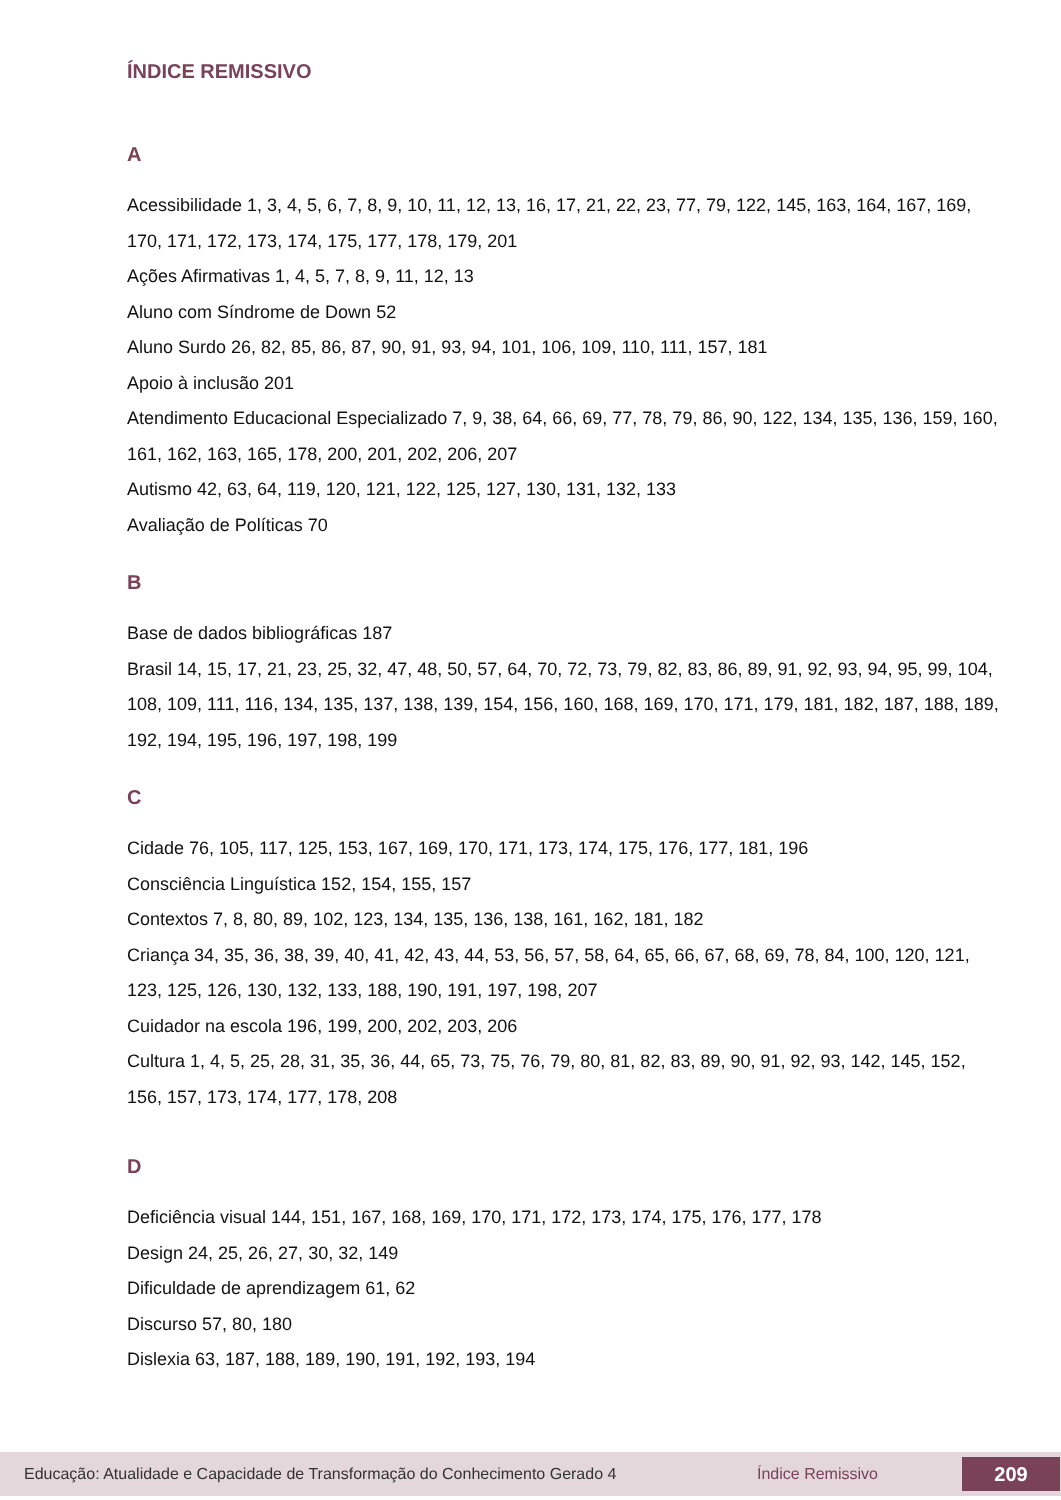ÍNDICE REMISSIVO
A
Acessibilidade 1, 3, 4, 5, 6, 7, 8, 9, 10, 11, 12, 13, 16, 17, 21, 22, 23, 77, 79, 122, 145, 163, 164, 167, 169, 170, 171, 172, 173, 174, 175, 177, 178, 179, 201
Ações Afirmativas 1, 4, 5, 7, 8, 9, 11, 12, 13
Aluno com Síndrome de Down 52
Aluno Surdo 26, 82, 85, 86, 87, 90, 91, 93, 94, 101, 106, 109, 110, 111, 157, 181
Apoio à inclusão 201
Atendimento Educacional Especializado 7, 9, 38, 64, 66, 69, 77, 78, 79, 86, 90, 122, 134, 135, 136, 159, 160, 161, 162, 163, 165, 178, 200, 201, 202, 206, 207
Autismo 42, 63, 64, 119, 120, 121, 122, 125, 127, 130, 131, 132, 133
Avaliação de Políticas 70
B
Base de dados bibliográficas 187
Brasil 14, 15, 17, 21, 23, 25, 32, 47, 48, 50, 57, 64, 70, 72, 73, 79, 82, 83, 86, 89, 91, 92, 93, 94, 95, 99, 104, 108, 109, 111, 116, 134, 135, 137, 138, 139, 154, 156, 160, 168, 169, 170, 171, 179, 181, 182, 187, 188, 189, 192, 194, 195, 196, 197, 198, 199
C
Cidade 76, 105, 117, 125, 153, 167, 169, 170, 171, 173, 174, 175, 176, 177, 181, 196
Consciência Linguística 152, 154, 155, 157
Contextos 7, 8, 80, 89, 102, 123, 134, 135, 136, 138, 161, 162, 181, 182
Criança 34, 35, 36, 38, 39, 40, 41, 42, 43, 44, 53, 56, 57, 58, 64, 65, 66, 67, 68, 69, 78, 84, 100, 120, 121, 123, 125, 126, 130, 132, 133, 188, 190, 191, 197, 198, 207
Cuidador na escola 196, 199, 200, 202, 203, 206
Cultura 1, 4, 5, 25, 28, 31, 35, 36, 44, 65, 73, 75, 76, 79, 80, 81, 82, 83, 89, 90, 91, 92, 93, 142, 145, 152, 156, 157, 173, 174, 177, 178, 208
D
Deficiência visual 144, 151, 167, 168, 169, 170, 171, 172, 173, 174, 175, 176, 177, 178
Design 24, 25, 26, 27, 30, 32, 149
Dificuldade de aprendizagem 61, 62
Discurso 57, 80, 180
Dislexia 63, 187, 188, 189, 190, 191, 192, 193, 194
Educação: Atualidade e Capacidade de Transformação do Conhecimento Gerado 4 Índice Remissivo 209